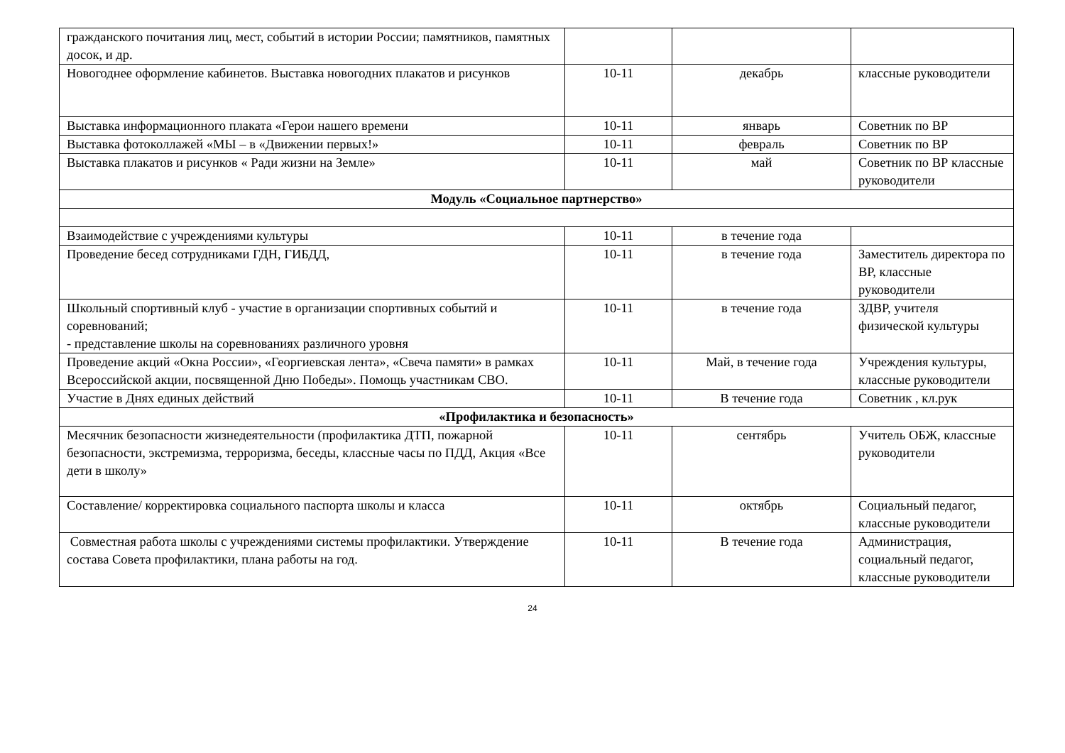| гражданского почитания лиц, мест, событий в истории России; памятников, памятных досок, и др. | | | |
| Новогоднее оформление кабинетов. Выставка новогодних плакатов и рисунков | 10-11 | декабрь | классные руководители |
| Выставка информационного плаката «Герои нашего времени | 10-11 | январь | Советник по ВР |
| Выставка фотоколлажей «МЫ – в «Движении первых!» | 10-11 | февраль | Советник по ВР |
| Выставка плакатов и рисунков « Ради жизни на Земле» | 10-11 | май | Советник по ВР классные руководители |
| Модуль «Социальное партнерство» | | | |
| Взаимодействие с учреждениями культуры | 10-11 | в течение года | |
| Проведение бесед сотрудниками ГДН, ГИБДД, | 10-11 | в течение года | Заместитель директора по ВР, классные руководители |
| Школьный спортивный клуб - участие в организации спортивных событий и соревнований; - представление школы на соревнованиях различного уровня | 10-11 | в течение года | ЗДВР, учителя физической культуры |
| Проведение акций «Окна России», «Георгиевская лента», «Свеча памяти» в рамках Всероссийской акции, посвященной Дню Победы». Помощь участникам СВО. | 10-11 | Май, в течение года | Учреждения культуры, классные руководители |
| Участие в Днях единых действий | 10-11 | В течение года | Советник , кл.рук |
| «Профилактика и безопасность» | | | |
| Месячник безопасности жизнедеятельности (профилактика ДТП, пожарной безопасности, экстремизма, терроризма, беседы, классные часы по ПДД, Акция «Все дети в школу» | 10-11 | сентябрь | Учитель ОБЖ, классные руководители |
| Составление/ корректировка социального паспорта школы и класса | 10-11 | октябрь | Социальный педагог, классные руководители |
| Совместная работа школы с учреждениями системы профилактики. Утверждение состава Совета профилактики, плана работы на год. | 10-11 | В течение года | Администрация, социальный педагог, классные руководители |
24